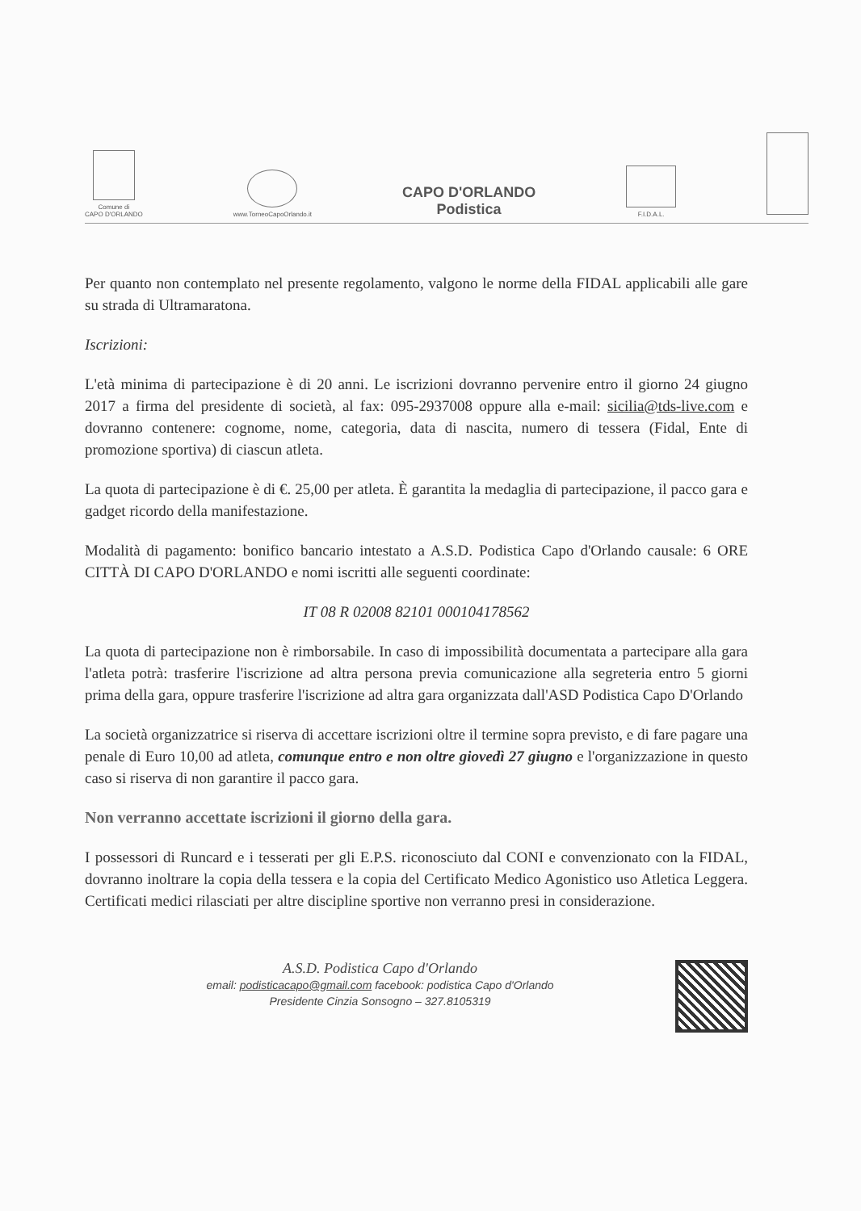Comune di
CAPO D'ORLANDO
www.TorneoCapoOrlando.it
CAPO D'ORLANDO
Podistica
F.I.D.A.L.
Per quanto non contemplato nel presente regolamento, valgono le norme della FIDAL applicabili alle gare su strada di Ultramaratona.
Iscrizioni:
L'età minima di partecipazione è di 20 anni. Le iscrizioni dovranno pervenire entro il giorno 24 giugno 2017 a firma del presidente di società, al fax: 095-2937008 oppure alla e-mail: sicilia@tds-live.com e dovranno contenere: cognome, nome, categoria, data di nascita, numero di tessera (Fidal, Ente di promozione sportiva) di ciascun atleta.
La quota di partecipazione è di €. 25,00 per atleta. È garantita la medaglia di partecipazione, il pacco gara e gadget ricordo della manifestazione.
Modalità di pagamento: bonifico bancario intestato a A.S.D. Podistica Capo d'Orlando causale: 6 ORE CITTÀ DI CAPO D'ORLANDO e nomi iscritti alle seguenti coordinate:
IT 08 R 02008 82101 000104178562
La quota di partecipazione non è rimborsabile. In caso di impossibilità documentata a partecipare alla gara l'atleta potrà: trasferire l'iscrizione ad altra persona previa comunicazione alla segreteria entro 5 giorni prima della gara, oppure trasferire l'iscrizione ad altra gara organizzata dall'ASD Podistica Capo D'Orlando
La società organizzatrice si riserva di accettare iscrizioni oltre il termine sopra previsto, e di fare pagare una penale di Euro 10,00 ad atleta, comunque entro e non oltre giovedì 27 giugno e l'organizzazione in questo caso si riserva di non garantire il pacco gara.
Non verranno accettate iscrizioni il giorno della gara.
I possessori di Runcard e i tesserati per gli E.P.S. riconosciuto dal CONI e convenzionato con la FIDAL, dovranno inoltrare la copia della tessera e la copia del Certificato Medico Agonistico uso Atletica Leggera. Certificati medici rilasciati per altre discipline sportive non verranno presi in considerazione.
A.S.D. Podistica Capo d'Orlando
email: podisticacapo@gmail.com facebook: podistica Capo d'Orlando
Presidente Cinzia Sonsogno – 327.8105319